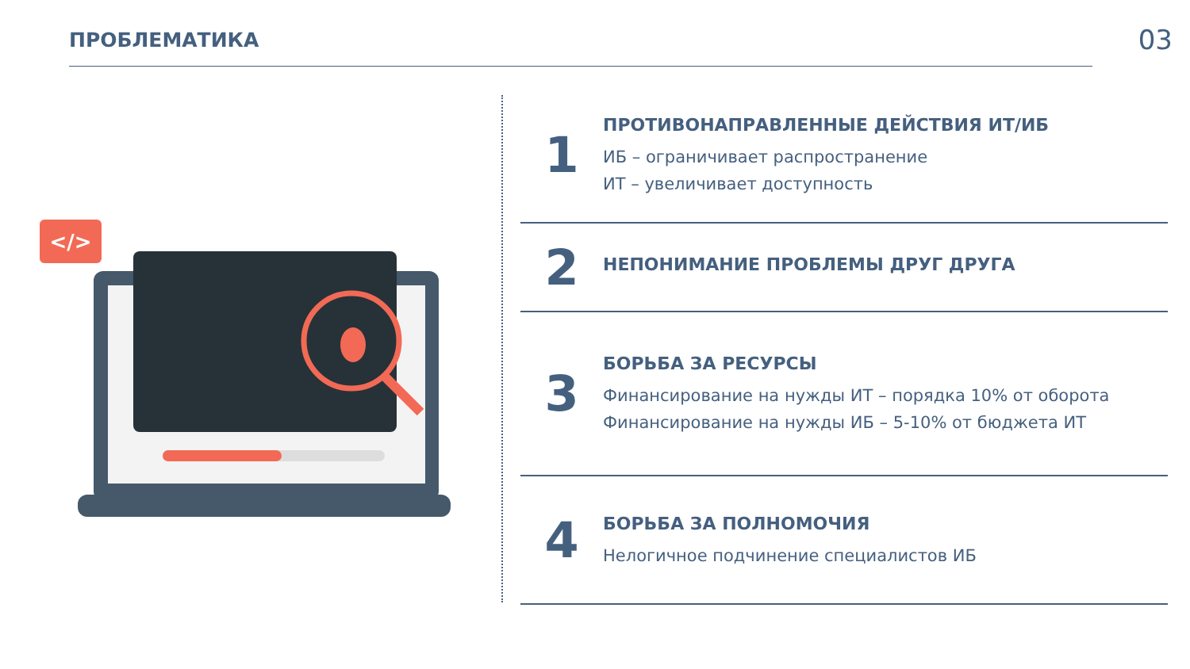ПРОБЛЕМАТИКА 03
</>
1
ПРОТИВОНАПРАВЛЕННЫЕ ДЕЙСТВИЯ ИТ/ИБ
ИБ – ограничивает распространение
ИТ – увеличивает доступность
2
НЕПОНИМАНИЕ ПРОБЛЕМЫ ДРУГ ДРУГА
3
БОРЬБА ЗА РЕСУРСЫ
Финансирование на нужды ИТ – порядка 10% от оборота
Финансирование на нужды ИБ – 5-10% от бюджета ИТ
4
БОРЬБА ЗА ПОЛНОМОЧИЯ
Нелогичное подчинение специалистов ИБ